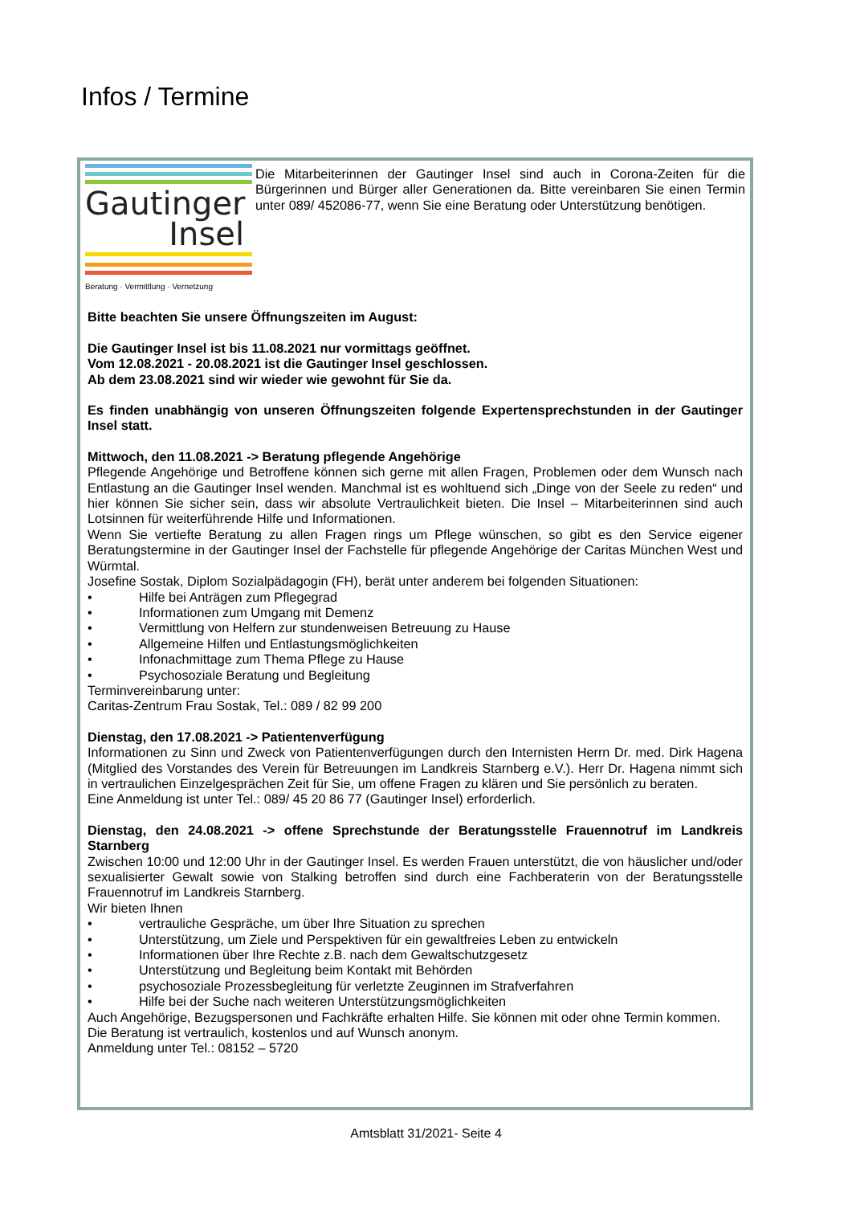Infos / Termine
Gautinger
Insel
Beratung · Vermittlung · Vernetzung
Die Mitarbeiterinnen der Gautinger Insel sind auch in Corona-Zeiten für die Bürgerinnen und Bürger aller Generationen da. Bitte vereinbaren Sie einen Termin unter 089/ 452086-77, wenn Sie eine Beratung oder Unterstützung benötigen.
Bitte beachten Sie unsere Öffnungszeiten im August:
Die Gautinger Insel ist bis 11.08.2021 nur vormittags geöffnet.
Vom 12.08.2021 - 20.08.2021 ist die Gautinger Insel geschlossen.
Ab dem 23.08.2021 sind wir wieder wie gewohnt für Sie da.
Es finden unabhängig von unseren Öffnungszeiten folgende Expertensprechstunden in der Gautinger Insel statt.
Mittwoch, den 11.08.2021 -> Beratung pflegende Angehörige
Pflegende Angehörige und Betroffene können sich gerne mit allen Fragen, Problemen oder dem Wunsch nach Entlastung an die Gautinger Insel wenden. Manchmal ist es wohltuend sich „Dinge von der Seele zu reden“ und hier können Sie sicher sein, dass wir absolute Vertraulichkeit bieten. Die Insel – Mitarbeiterinnen sind auch Lotsinnen für weiterführende Hilfe und Informationen.
Wenn Sie vertiefte Beratung zu allen Fragen rings um Pflege wünschen, so gibt es den Service eigener Beratungstermine in der Gautinger Insel der Fachstelle für pflegende Angehörige der Caritas München West und Würmtal.
Josefine Sostak, Diplom Sozialpädagogin (FH), berät unter anderem bei folgenden Situationen:
• Hilfe bei Anträgen zum Pflegegrad
• Informationen zum Umgang mit Demenz
• Vermittlung von Helfern zur stundenweisen Betreuung zu Hause
• Allgemeine Hilfen und Entlastungsmöglichkeiten
• Infonachmittage zum Thema Pflege zu Hause
• Psychosoziale Beratung und Begleitung
Terminvereinbarung unter:
Caritas-Zentrum Frau Sostak, Tel.: 089 / 82 99 200
Dienstag, den 17.08.2021 -> Patientenverfügung
Informationen zu Sinn und Zweck von Patientenverfügungen durch den Internisten Herrn Dr. med. Dirk Hagena (Mitglied des Vorstandes des Verein für Betreuungen im Landkreis Starnberg e.V.). Herr Dr. Hagena nimmt sich in vertraulichen Einzelgesprächen Zeit für Sie, um offene Fragen zu klären und Sie persönlich zu beraten.
Eine Anmeldung ist unter Tel.: 089/ 45 20 86 77 (Gautinger Insel) erforderlich.
Dienstag, den 24.08.2021 -> offene Sprechstunde der Beratungsstelle Frauennotruf im Landkreis Starnberg
Zwischen 10:00 und 12:00 Uhr in der Gautinger Insel. Es werden Frauen unterstützt, die von häuslicher und/oder sexualisierter Gewalt sowie von Stalking betroffen sind durch eine Fachberaterin von der Beratungsstelle Frauennotruf im Landkreis Starnberg.
Wir bieten Ihnen
• vertrauliche Gespräche, um über Ihre Situation zu sprechen
• Unterstützung, um Ziele und Perspektiven für ein gewaltfreies Leben zu entwickeln
• Informationen über Ihre Rechte z.B. nach dem Gewaltschutzgesetz
• Unterstützung und Begleitung beim Kontakt mit Behörden
• psychosoziale Prozessbegleitung für verletzte Zeuginnen im Strafverfahren
• Hilfe bei der Suche nach weiteren Unterstützungsmöglichkeiten
Auch Angehörige, Bezugspersonen und Fachkräfte erhalten Hilfe. Sie können mit oder ohne Termin kommen.
Die Beratung ist vertraulich, kostenlos und auf Wunsch anonym.
Anmeldung unter Tel.: 08152 – 5720
Amtsblatt 31/2021- Seite 4